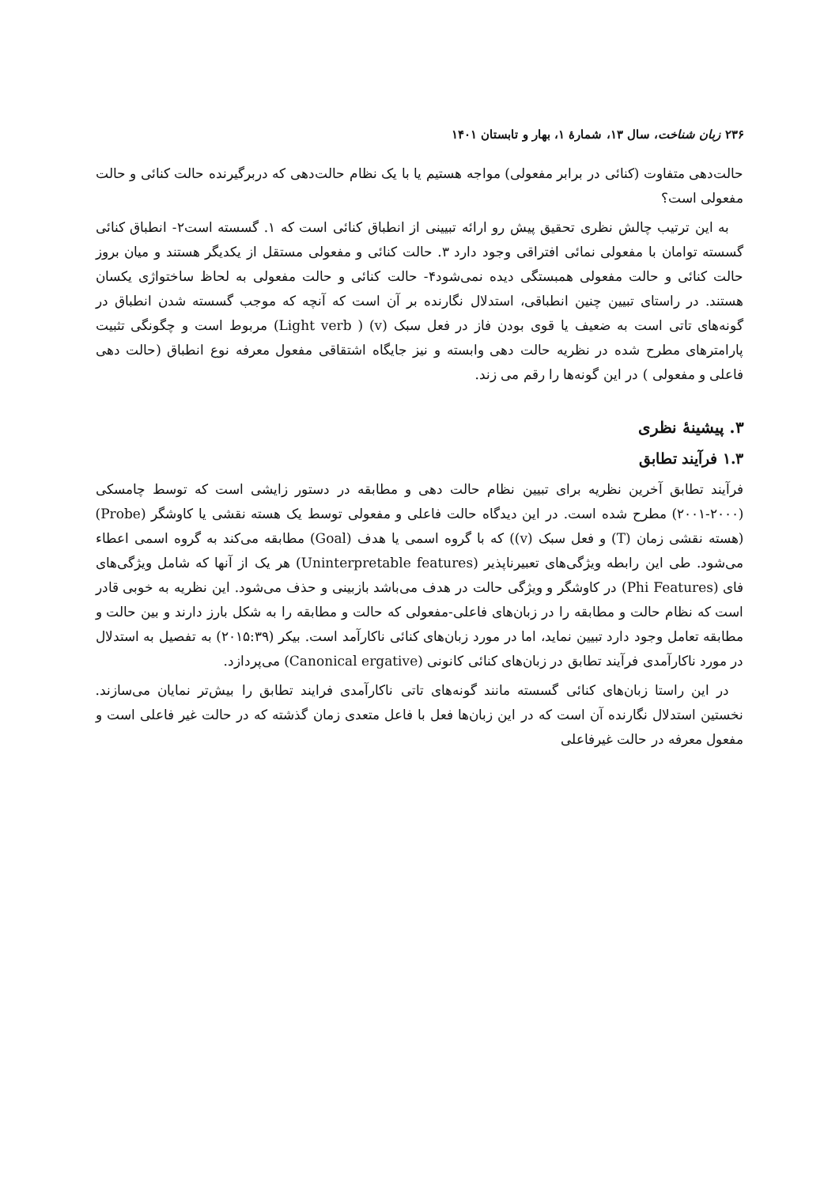۲۳۶ زبان شناخت، سال ۱۳، شمارهٔ ۱، بهار و تابستان ۱۴۰۱
حالت‌دهی متفاوت (کنائی در برابر مفعولی) مواجه هستیم یا با یک نظام حالت‌دهی که دربرگیرنده حالت کنائی و حالت مفعولی است؟
به این ترتیب چالش نظری تحقیق پیش رو ارائه تبیینی از انطباق کنائی است که ۱. گسسته است۲- انطباق کنائی گسسته توامان با مفعولی نمائی افتراقی وجود دارد ۳. حالت کنائی و مفعولی مستقل از یکدیگر هستند و میان بروز حالت کنائی و حالت مفعولی همبستگی دیده نمی‌شود۴- حالت کنائی و حالت مفعولی به لحاظ ساختواژی یکسان هستند. در راستای تبیین چنین انطباقی، استدلال نگارنده بر آن است که آنچه که موجب گسسته شدن انطباق در گونه‌های تاتی است به ضعیف یا قوی بودن فاز در فعل سبک (v) ( Light verb) مربوط است و چگونگی تثبیت پارامترهای مطرح شده در نظریه حالت دهی وابسته و نیز جایگاه اشتقاقی مفعول معرفه نوع انطباق (حالت دهی فاعلی و مفعولی ) در این گونه‌ها را رقم می زند.
۳. پیشینهٔ نظری
۱.۳ فرآیند تطابق
فرآیند تطابق آخرین نظریه برای تبیین نظام حالت دهی و مطابقه در دستور زایشی است که توسط چامسکی (۲۰۰۰-۲۰۰۱) مطرح شده است. در این دیدگاه حالت فاعلی و مفعولی توسط یک هسته نقشی یا کاوشگر (Probe) (هسته نقشی زمان (T) و فعل سبک (v)) که با گروه اسمی یا هدف (Goal) مطابقه می‌کند به گروه اسمی اعطاء می‌شود. طی این رابطه ویژگی‌های تعبیرناپذیر (Uninterpretable features) هر یک از آنها که شامل ویژگی‌های فای (Phi Features) در کاوشگر و ویژگی حالت در هدف می‌باشد بازبینی و حذف می‌شود. این نظریه به خوبی قادر است که نظام حالت و مطابقه را در زبان‌های فاعلی-مفعولی که حالت و مطابقه را به شکل بارز دارند و بین حالت و مطابقه تعامل وجود دارد تبیین نماید، اما در مورد زبان‌های کنائی ناکارآمد است. بیکر (۲۰۱۵:۳۹) به تفصیل به استدلال در مورد ناکارآمدی فرآیند تطابق در زبان‌های کنائی کانونی (Canonical ergative) می‌پردازد.
در این راستا زبان‌های کنائی گسسته مانند گونه‌های تاتی ناکارآمدی فرایند تطابق را بیش‌تر نمایان می‌سازند. نخستین استدلال نگارنده آن است که در این زبان‌ها فعل با فاعل متعدی زمان گذشته که در حالت غیر فاعلی است و مفعول معرفه در حالت غیرفاعلی